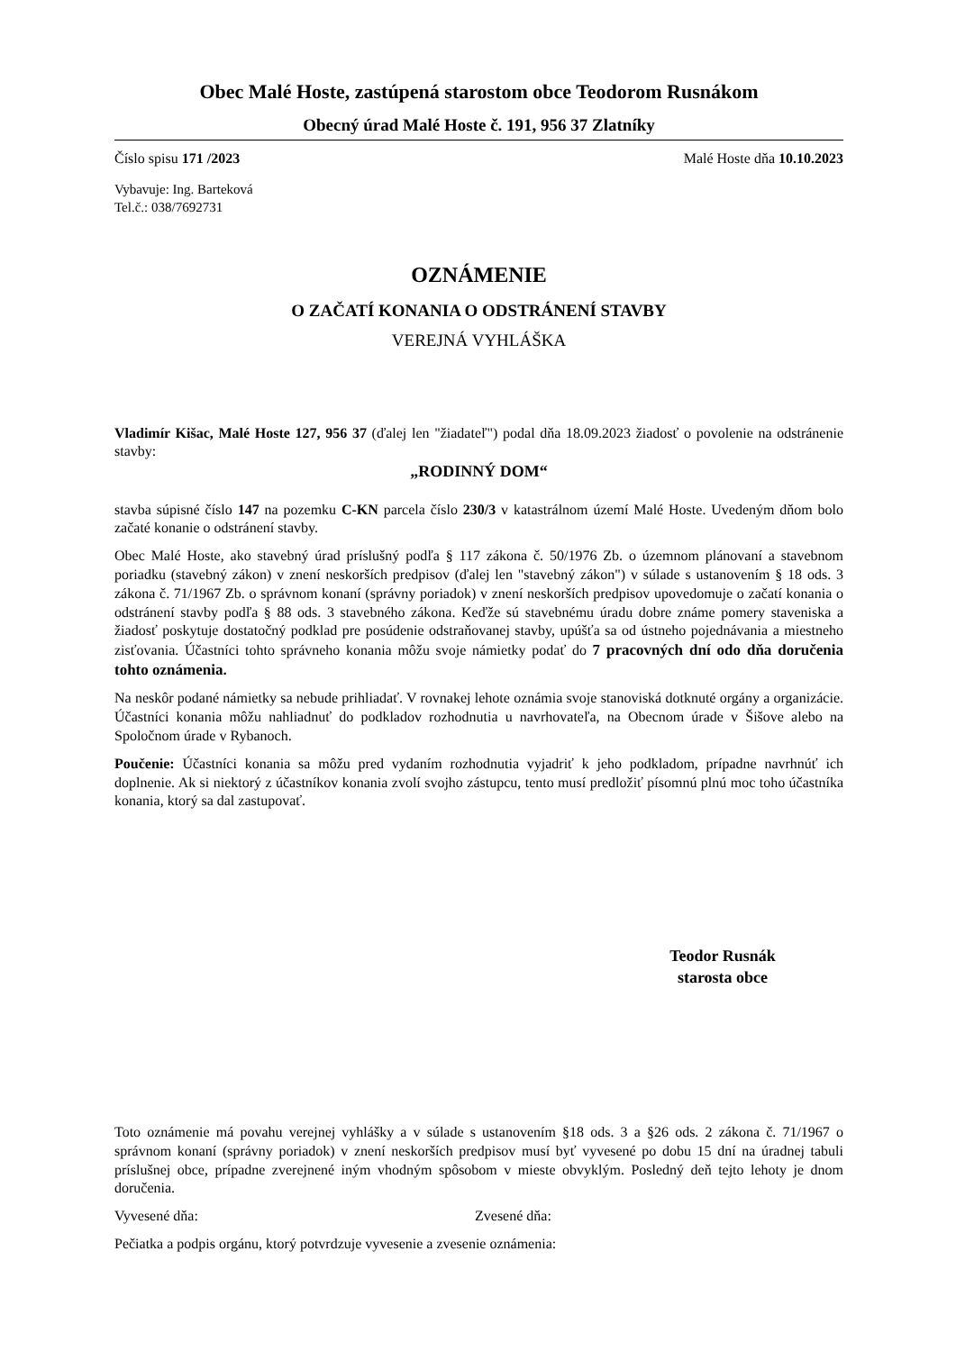Obec Malé Hoste, zastúpená starostom obce Teodorom Rusnákom
Obecný úrad Malé Hoste č. 191, 956 37 Zlatníky
Číslo spisu 171 /2023 Malé Hoste dňa 10.10.2023
Vybavuje: Ing. Barteková
Tel.č.: 038/7692731
OZNÁMENIE
O ZAČATÍ KONANIA O ODSTRÁNENÍ STAVBY
VEREJNÁ VYHLÁŠKA
Vladimír Kišac, Malé Hoste 127, 956 37 (ďalej len "žiadateľ") podal dňa 18.09.2023 žiadosť o povolenie na odstránenie stavby:
„RODINNÝ DOM“
stavba súpisné číslo 147 na pozemku C-KN parcela číslo 230/3 v katastrálnom území Malé Hoste. Uvedeným dňom bolo začaté konanie o odstránení stavby.
Obec Malé Hoste, ako stavebný úrad príslušný podľa § 117 zákona č. 50/1976 Zb. o územnom plánovaní a stavebnom poriadku (stavebný zákon) v znení neskorších predpisov (ďalej len "stavebný zákon") v súlade s ustanovením § 18 ods. 3 zákona č. 71/1967 Zb. o správnom konaní (správny poriadok) v znení neskorších predpisov upovedomuje o začatí konania o odstránení stavby podľa § 88 ods. 3 stavebného zákona. Keďže sú stavebnému úradu dobre známe pomery staveniska a žiadosť poskytuje dostatočný podklad pre posúdenie odstraňovanej stavby, upúšťa sa od ústneho pojednávania a miestneho zisťovania. Účastníci tohto správneho konania môžu svoje námietky podať do 7 pracovných dní odo dňa doručenia tohto oznámenia.
Na neskôr podané námietky sa nebude prihliadať. V rovnakej lehote oznámia svoje stanoviská dotknuté orgány a organizácie. Účastníci konania môžu nahliadnuť do podkladov rozhodnutia u navrhovateľa, na Obecnom úrade v Šišove alebo na Spoločnom úrade v Rybanoch.
Poučenie: Účastníci konania sa môžu pred vydaním rozhodnutia vyjadriť k jeho podkladom, prípadne navrhnúť ich doplnenie. Ak si niektorý z účastníkov konania zvolí svojho zástupcu, tento musí predložiť písomnú plnú moc toho účastníka konania, ktorý sa dal zastupovať.
Teodor Rusnák
starosta obce
Toto oznámenie má povahu verejnej vyhlášky a v súlade s ustanovením §18 ods. 3 a §26 ods. 2 zákona č. 71/1967 o správnom konaní (správny poriadok) v znení neskorších predpisov musí byť vyvesené po dobu 15 dní na úradnej tabuli príslušnej obce, prípadne zverejnené iným vhodným spôsobom v mieste obvyklým. Posledný deň tejto lehoty je dnom doručenia.
Vyvesené dňa: Zvesené dňa:
Pečiatka a podpis orgánu, ktorý potvrdzuje vyvesenie a zvesenie oznámenia: